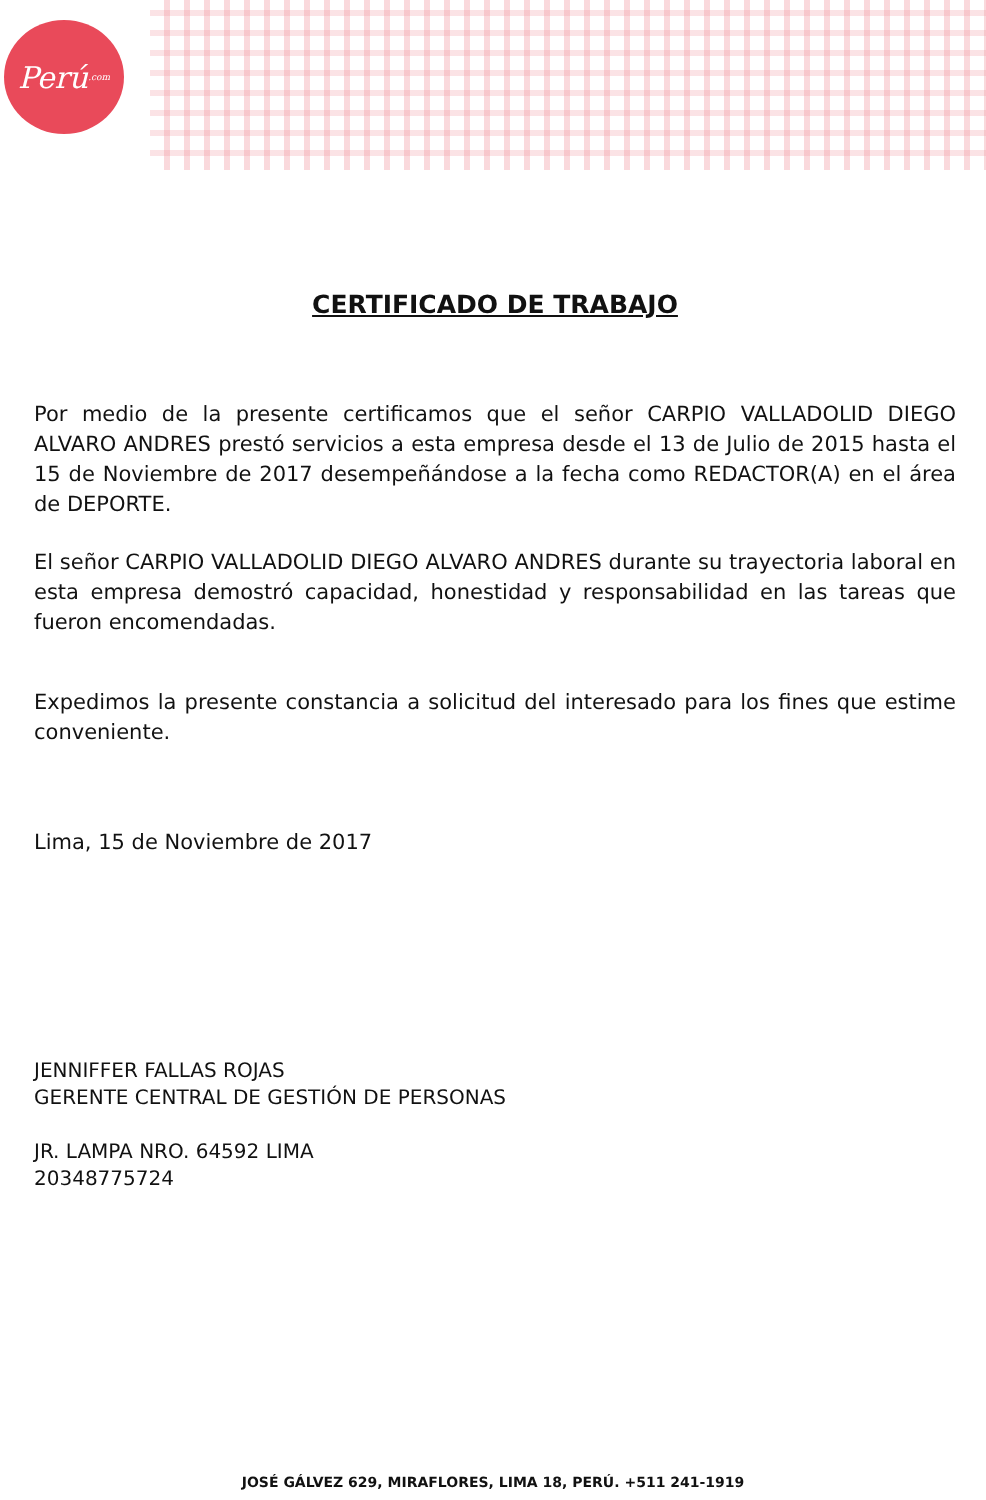Perú<sup>.com</sup>
CERTIFICADO DE TRABAJO
Por medio de la presente certificamos que el señor CARPIO VALLADOLID DIEGO ALVARO ANDRES prestó servicios a esta empresa desde el 13 de Julio de 2015 hasta el 15 de Noviembre de 2017 desempeñándose a la fecha como REDACTOR(A) en el área de DEPORTE.
El señor CARPIO VALLADOLID DIEGO ALVARO ANDRES durante su trayectoria laboral en esta empresa demostró capacidad, honestidad y responsabilidad en las tareas que fueron encomendadas.
Expedimos la presente constancia a solicitud del interesado para los fines que estime conveniente.
Lima, 15 de Noviembre de 2017
JENNIFFER FALLAS ROJAS
GERENTE CENTRAL DE GESTIÓN DE PERSONAS
JR. LAMPA NRO. 64592 LIMA
20348775724
JOSÉ GÁLVEZ 629, MIRAFLORES, LIMA 18, PERÚ. +511 241-1919